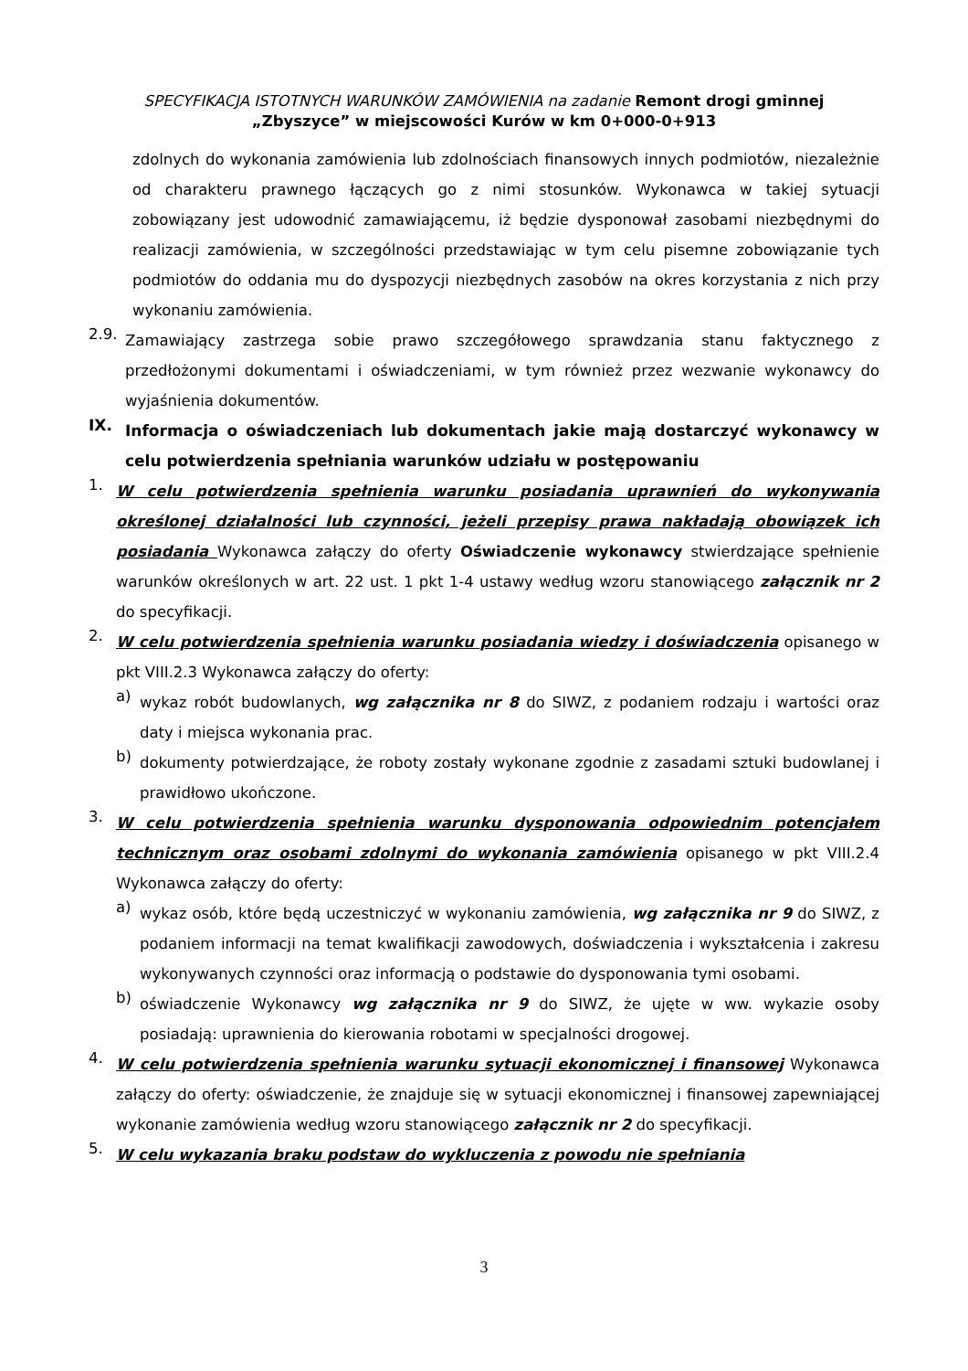SPECYFIKACJA ISTOTNYCH WARUNKÓW ZAMÓWIENIA na zadanie Remont drogi gminnej
„Zbyszyce” w miejscowości Kurów w km 0+000-0+913
zdolnych do wykonania zamówienia lub zdolnościach finansowych innych podmiotów, niezależnie od charakteru prawnego łączących go z nimi stosunków. Wykonawca w takiej sytuacji zobowiązany jest udowodnić zamawiającemu, iż będzie dysponował zasobami niezbędnymi do realizacji zamówienia, w szczególności przedstawiając w tym celu pisemne zobowiązanie tych podmiotów do oddania mu do dyspozycji niezbędnych zasobów na okres korzystania z nich przy wykonaniu zamówienia.
2.9.
Zamawiający zastrzega sobie prawo szczegółowego sprawdzania stanu faktycznego z przedłożonymi dokumentami i oświadczeniami, w tym również przez wezwanie wykonawcy do wyjaśnienia dokumentów.
IX.
Informacja o oświadczeniach lub dokumentach jakie mają dostarczyć wykonawcy w celu potwierdzenia spełniania warunków udziału w postępowaniu
1.
W celu potwierdzenia spełnienia warunku posiadania uprawnień do wykonywania określonej działalności lub czynności, jeżeli przepisy prawa nakładają obowiązek ich posiadania Wykonawca załączy do oferty Oświadczenie wykonawcy stwierdzające spełnienie warunków określonych w art. 22 ust. 1 pkt 1-4 ustawy według wzoru stanowiącego załącznik nr 2 do specyfikacji.
2.
W celu potwierdzenia spełnienia warunku posiadania wiedzy i doświadczenia opisanego w pkt VIII.2.3 Wykonawca załączy do oferty:
a)
wykaz robót budowlanych, wg załącznika nr 8 do SIWZ, z podaniem rodzaju i wartości oraz daty i miejsca wykonania prac.
b)
dokumenty potwierdzające, że roboty zostały wykonane zgodnie z zasadami sztuki budowlanej i prawidłowo ukończone.
3.
W celu potwierdzenia spełnienia warunku dysponowania odpowiednim potencjałem technicznym oraz osobami zdolnymi do wykonania zamówienia opisanego w pkt VIII.2.4 Wykonawca załączy do oferty:
a)
wykaz osób, które będą uczestniczyć w wykonaniu zamówienia, wg załącznika nr 9 do SIWZ, z podaniem informacji na temat kwalifikacji zawodowych, doświadczenia i wykształcenia i zakresu wykonywanych czynności oraz informacją o podstawie do dysponowania tymi osobami.
b)
oświadczenie Wykonawcy wg załącznika nr 9 do SIWZ, że ujęte w ww. wykazie osoby posiadają: uprawnienia do kierowania robotami w specjalności drogowej.
4.
W celu potwierdzenia spełnienia warunku sytuacji ekonomicznej i finansowej Wykonawca załączy do oferty: oświadczenie, że znajduje się w sytuacji ekonomicznej i finansowej zapewniającej wykonanie zamówienia według wzoru stanowiącego załącznik nr 2 do specyfikacji.
5.
W celu wykazania braku podstaw do wykluczenia z powodu nie spełniania
3